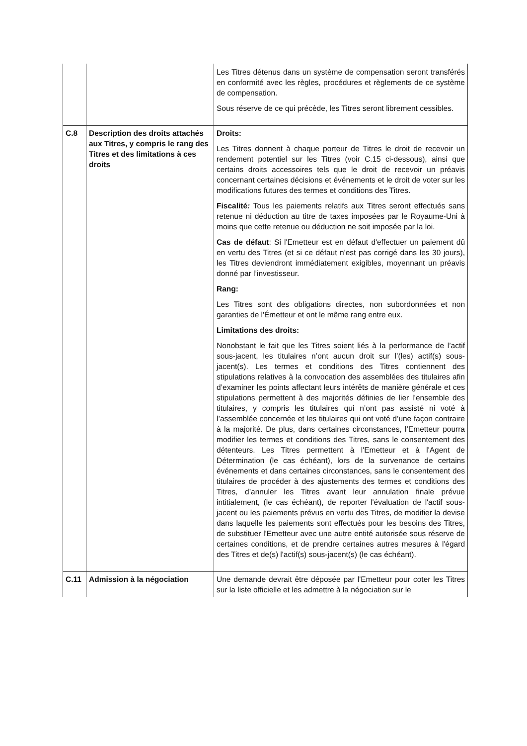| | | Les Titres détenus dans un système de compensation seront transférés en conformité avec les règles, procédures et règlements de ce système de compensation. Sous réserve de ce qui précède, les Titres seront librement cessibles. |
| C.8 | Description des droits attachés aux Titres, y compris le rang des Titres et des limitations à ces droits | Droits: Les Titres donnent à chaque porteur de Titres le droit de recevoir un rendement potentiel sur les Titres (voir C.15 ci-dessous), ainsi que certains droits accessoires tels que le droit de recevoir un préavis concernant certaines décisions et événements et le droit de voter sur les modifications futures des termes et conditions des Titres. Fiscalité : Tous les paiements relatifs aux Titres seront effectués sans retenue ni déduction au titre de taxes imposées par le Royaume-Uni à moins que cette retenue ou déduction ne soit imposée par la loi. Cas de défaut : Si l'Emetteur est en défaut d'effectuer un paiement dû en vertu des Titres (et si ce défaut n'est pas corrigé dans les 30 jours), les Titres deviendront immédiatement exigibles, moyennant un préavis donné par l’investisseur. Rang: Les Titres sont des obligations directes, non subordonnées et non garanties de l'Émetteur et ont le même rang entre eux. Limitations des droits: Nonobstant le fait que les Titres soient liés à la performance de l’actif sous-jacent, les titulaires n’ont aucun droit sur l’(les) actif(s) sous-jacent(s). Les termes et conditions des Titres contiennent des stipulations relatives à la convocation des assemblées des titulaires afin d’examiner les points affectant leurs intérêts de manière générale et ces stipulations permettent à des majorités définies de lier l’ensemble des titulaires, y compris les titulaires qui n’ont pas assisté ni voté à l’assemblée concernée et les titulaires qui ont voté d’une façon contraire à la majorité. De plus, dans certaines circonstances, l’Emetteur pourra modifier les termes et conditions des Titres, sans le consentement des détenteurs. Les Titres permettent à l'Emetteur et à l'Agent de Détermination (le cas échéant), lors de la survenance de certains événements et dans certaines circonstances, sans le consentement des titulaires de procéder à des ajustements des termes et conditions des Titres, d’annuler les Titres avant leur annulation finale prévue intitialement, (le cas échéant), de reporter l'évaluation de l'actif sous-jacent ou les paiements prévus en vertu des Titres, de modifier la devise dans laquelle les paiements sont effectués pour les besoins des Titres, de substituer l'Emetteur avec une autre entité autorisée sous réserve de certaines conditions, et de prendre certaines autres mesures à l'égard des Titres et de(s) l'actif(s) sous-jacent(s) (le cas échéant). |
| C.11 | Admission à la négociation | Une demande devrait être déposée par l'Emetteur pour coter les Titres sur la liste officielle et les admettre à la négociation sur le |